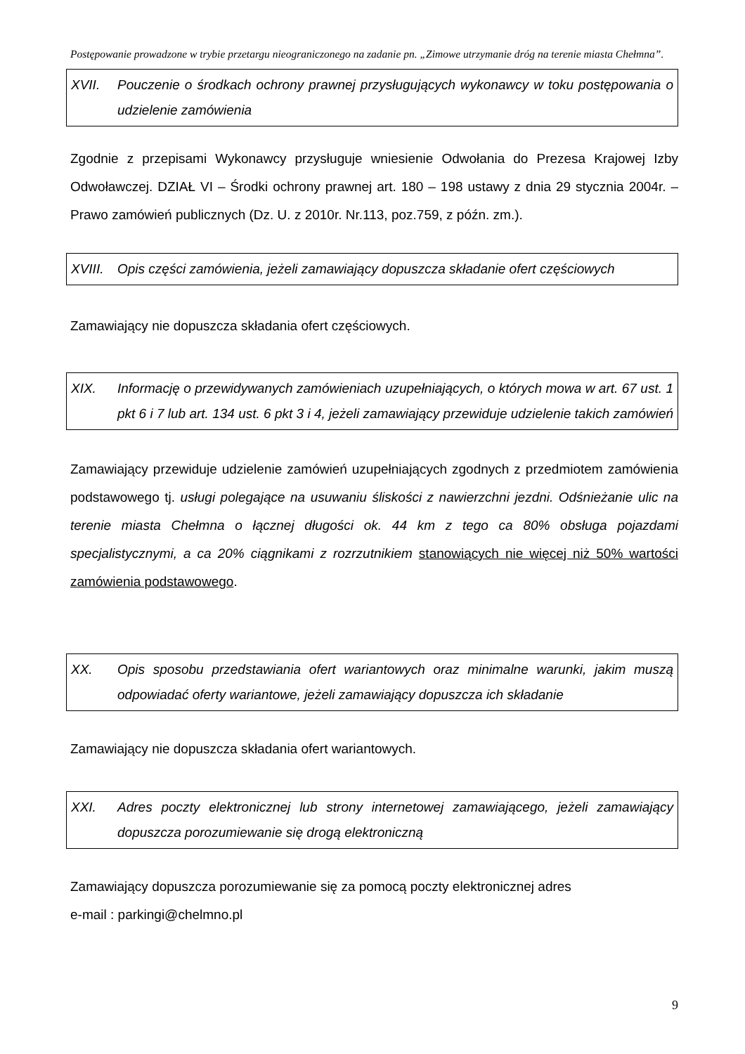Postępowanie prowadzone w trybie przetargu nieograniczonego na zadanie pn. „Zimowe utrzymanie dróg na terenie miasta Chełmna”.
XVII. Pouczenie o środkach ochrony prawnej przysługujących wykonawcy w toku postępowania o udzielenie zamówienia
Zgodnie z przepisami Wykonawcy przysługuje wniesienie Odwołania do Prezesa Krajowej Izby Odwoławczej. DZIAŁ VI – Środki ochrony prawnej art. 180 – 198 ustawy z dnia 29 stycznia 2004r. – Prawo zamówień publicznych (Dz. U. z 2010r. Nr.113, poz.759, z późn. zm.).
XVIII. Opis części zamówienia, jeżeli zamawiający dopuszcza składanie ofert częściowych
Zamawiający nie dopuszcza składania ofert częściowych.
XIX. Informację o przewidywanych zamówieniach uzupełniających, o których mowa w art. 67 ust. 1 pkt 6 i 7 lub art. 134 ust. 6 pkt 3 i 4, jeżeli zamawiający przewiduje udzielenie takich zamówień
Zamawiający przewiduje udzielenie zamówień uzupełniających zgodnych z przedmiotem zamówienia podstawowego tj. usługi polegające na usuwaniu śliskości z nawierzchni jezdni. Odśnieżanie ulic na terenie miasta Chełmna o łącznej długości ok. 44 km z tego ca 80% obsługa pojazdami specjalistycznymi, a ca 20% ciągnikami z rozrzutnikiem stanowiących nie więcej niż 50% wartości zamówienia podstawowego.
XX. Opis sposobu przedstawiania ofert wariantowych oraz minimalne warunki, jakim muszą odpowiadać oferty wariantowe, jeżeli zamawiający dopuszcza ich składanie
Zamawiający nie dopuszcza składania ofert wariantowych.
XXI. Adres poczty elektronicznej lub strony internetowej zamawiającego, jeżeli zamawiający dopuszcza porozumiewanie się drogą elektroniczną
Zamawiający dopuszcza porozumiewanie się za pomocą poczty elektronicznej adres
e-mail : parkingi@chelmno.pl
9